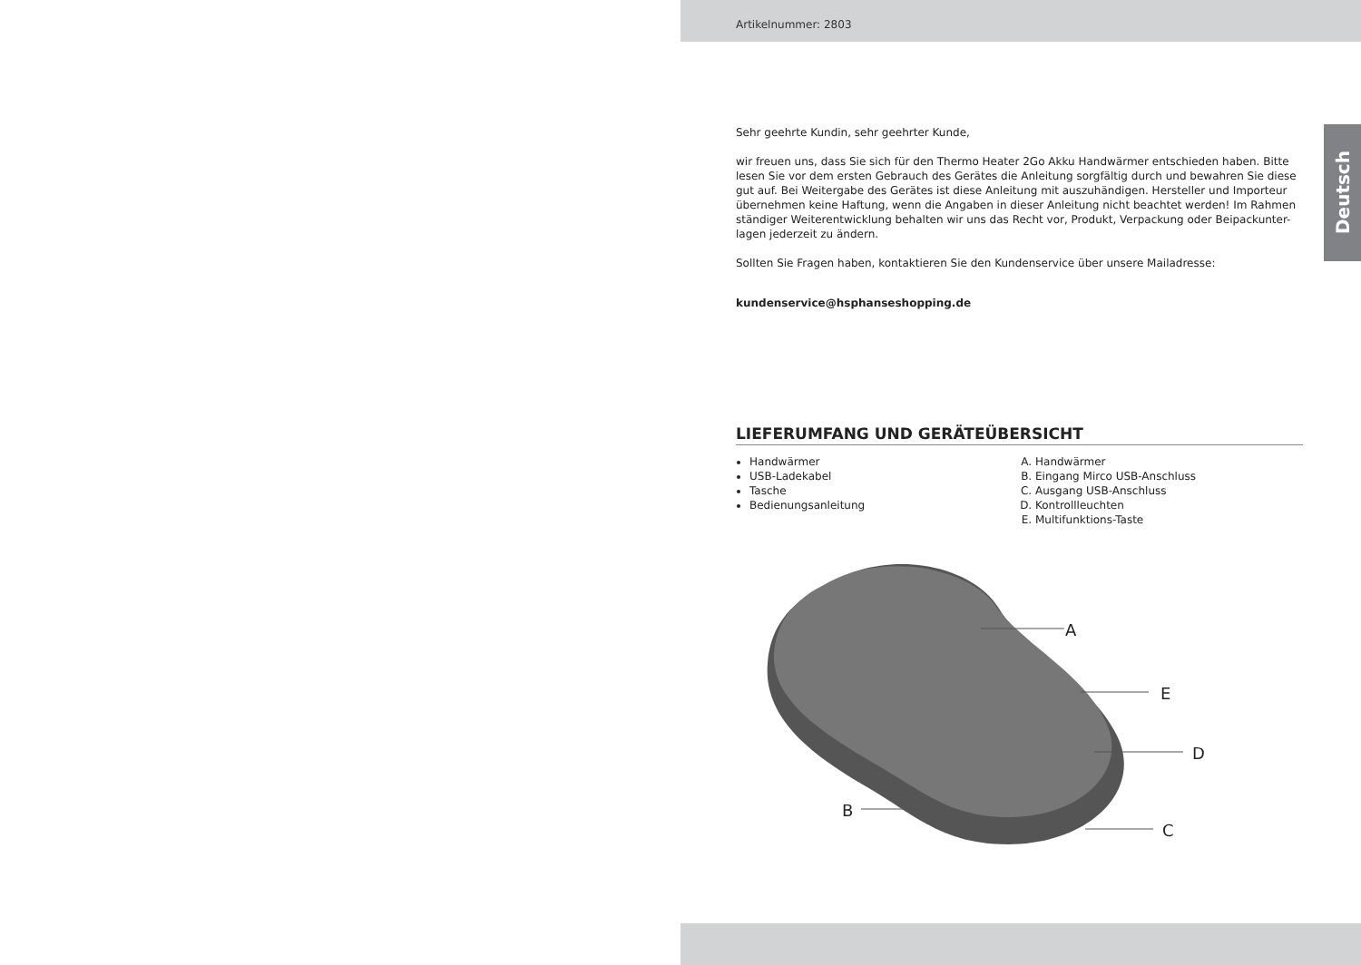Artikelnummer: 2803
Deutsch
Sehr geehrte Kundin, sehr geehrter Kunde,
wir freuen uns, dass Sie sich für den Thermo Heater 2Go Akku Handwärmer entschieden haben. Bitte lesen Sie vor dem ersten Gebrauch des Gerätes die Anleitung sorgfältig durch und bewahren Sie diese gut auf. Bei Weitergabe des Gerätes ist diese Anleitung mit auszuhändigen. Hersteller und Importeur übernehmen keine Haftung, wenn die Angaben in dieser Anleitung nicht beachtet werden! Im Rahmen ständiger Weiterentwicklung behalten wir uns das Recht vor, Produkt, Verpackung oder Beipackunter-lagen jederzeit zu ändern.
Sollten Sie Fragen haben, kontaktieren Sie den Kundenservice über unsere Mailadresse:
kundenservice@hsphanseshopping.de
LIEFERUMFANG UND GERÄTEÜBERSICHT
Handwärmer
USB-Ladekabel
Tasche
Bedienungsanleitung
A. Handwärmer
B. Eingang Mirco USB-Anschluss
C. Ausgang USB-Anschluss
D. Kontrollleuchten
E. Multifunktions-Taste
A
E
D
B
C